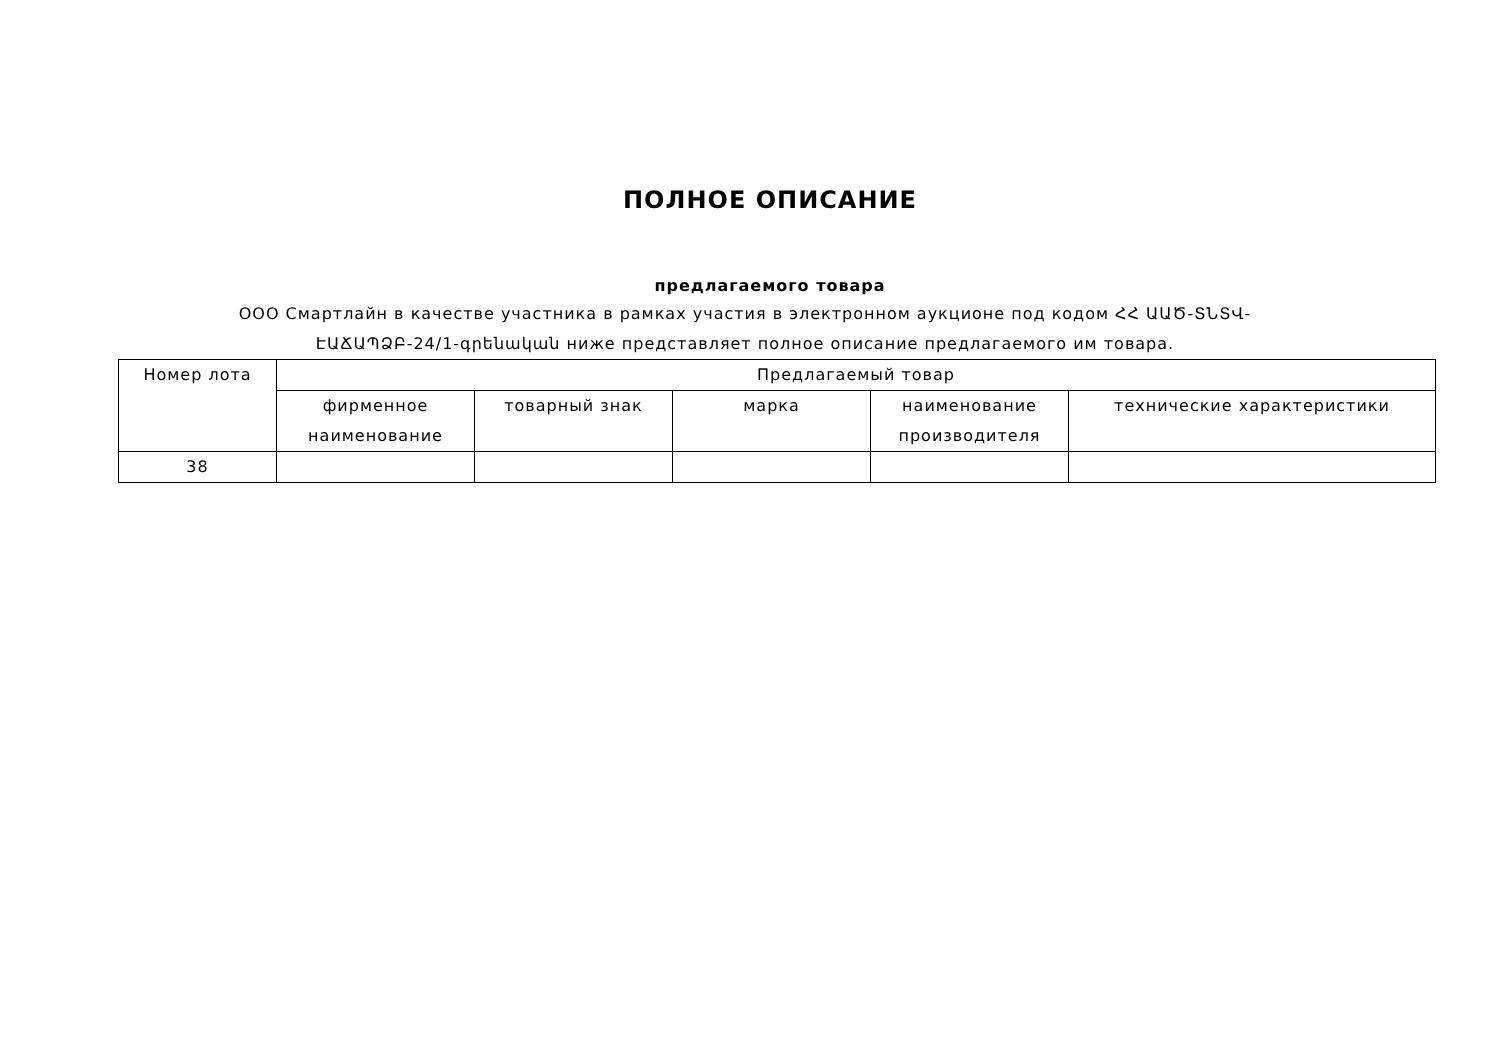ПОЛНОЕ ОПИСАНИЕ
предлагаемого товара
ООО Смартлайн в качестве участника в рамках участия в электронном аукционе под кодом ՀՀ ԱԱԾ-ՏՆՏՎ-ԷԱՃԱՊՁԲ-24/1-գրենական ниже представляет полное описание предлагаемого им товара.
| Номер лота | Предлагаемый товар | | | | |
| --- | --- | --- | --- | --- | --- |
| | фирменное наименование | товарный знак | марка | наименование производителя | технические характеристики |
| 38 | | | | | |